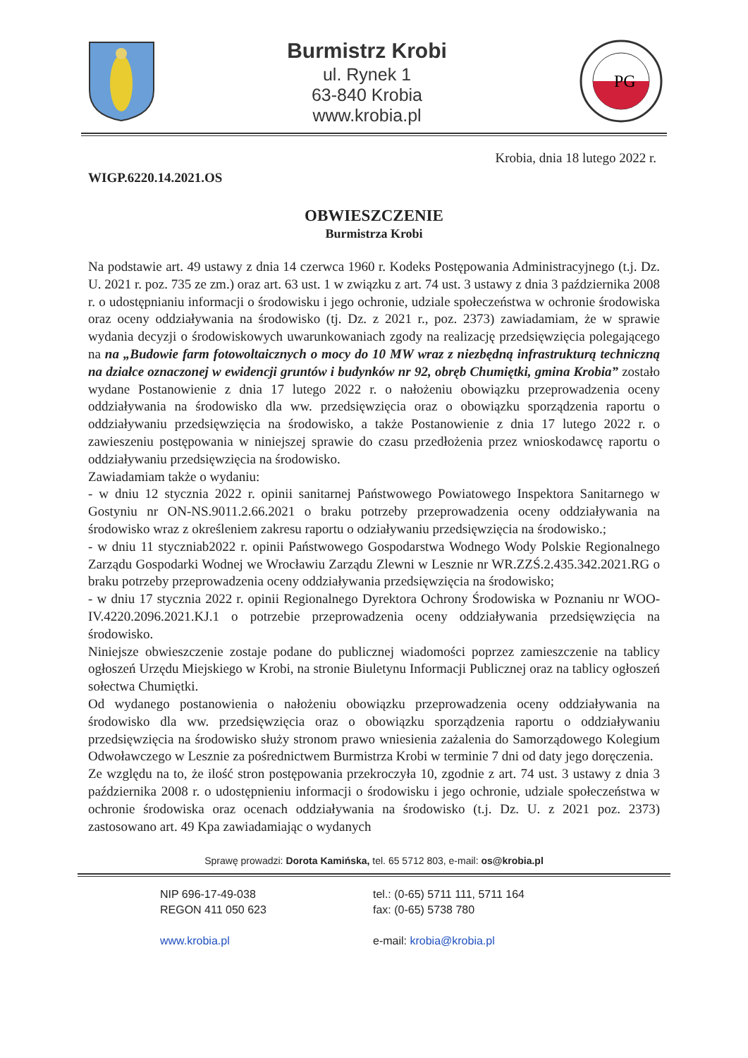Burmistrz Krobi
ul. Rynek 1
63-840 Krobia
www.krobia.pl
PG
Krobia, dnia 18 lutego 2022 r.
WIGP.6220.14.2021.OS
OBWIESZCZENIE
Burmistrza Krobi
Na podstawie art. 49 ustawy z dnia 14 czerwca 1960 r. Kodeks Postępowania Administracyjnego (t.j. Dz. U. 2021 r. poz. 735 ze zm.) oraz art. 63 ust. 1 w związku z art. 74 ust. 3 ustawy z dnia 3 października 2008 r. o udostępnianiu informacji o środowisku i jego ochronie, udziale społeczeństwa w ochronie środowiska oraz oceny oddziaływania na środowisko (tj. Dz. z 2021 r., poz. 2373) zawiadamiam, że w sprawie wydania decyzji o środowiskowych uwarunkowaniach zgody na realizację przedsięwzięcia polegającego na na „Budowie farm fotowoltaicznych o mocy do 10 MW wraz z niezbędną infrastrukturą techniczną na działce oznaczonej w ewidencji gruntów i budynków nr 92, obręb Chumiętki, gmina Krobia” zostało wydane Postanowienie z dnia 17 lutego 2022 r. o nałożeniu obowiązku przeprowadzenia oceny oddziaływania na środowisko dla ww. przedsięwzięcia oraz o obowiązku sporządzenia raportu o oddziaływaniu przedsięwzięcia na środowisko, a także Postanowienie z dnia 17 lutego 2022 r. o zawieszeniu postępowania w niniejszej sprawie do czasu przedłożenia przez wnioskodawcę raportu o oddziaływaniu przedsięwzięcia na środowisko.
Zawiadamiam także o wydaniu:
- w dniu 12 stycznia 2022 r. opinii sanitarnej Państwowego Powiatowego Inspektora Sanitarnego w Gostyniu nr ON-NS.9011.2.66.2021 o braku potrzeby przeprowadzenia oceny oddziaływania na środowisko wraz z określeniem zakresu raportu o odziaływaniu przedsięwzięcia na środowisko.;
- w dniu 11 styczniab2022 r. opinii Państwowego Gospodarstwa Wodnego Wody Polskie Regionalnego Zarządu Gospodarki Wodnej we Wrocławiu Zarządu Zlewni w Lesznie nr WR.ZZŚ.2.435.342.2021.RG o braku potrzeby przeprowadzenia oceny oddziaływania przedsięwzięcia na środowisko;
- w dniu 17 stycznia 2022 r. opinii Regionalnego Dyrektora Ochrony Środowiska w Poznaniu nr WOO-IV.4220.2096.2021.KJ.1 o potrzebie przeprowadzenia oceny oddziaływania przedsięwzięcia na środowisko.
Niniejsze obwieszczenie zostaje podane do publicznej wiadomości poprzez zamieszczenie na tablicy ogłoszeń Urzędu Miejskiego w Krobi, na stronie Biuletynu Informacji Publicznej oraz na tablicy ogłoszeń sołectwa Chumiętki.
Od wydanego postanowienia o nałożeniu obowiązku przeprowadzenia oceny oddziaływania na środowisko dla ww. przedsięwzięcia oraz o obowiązku sporządzenia raportu o oddziaływaniu przedsięwzięcia na środowisko służy stronom prawo wniesienia zażalenia do Samorządowego Kolegium Odwoławczego w Lesznie za pośrednictwem Burmistrza Krobi w terminie 7 dni od daty jego doręczenia.
Ze względu na to, że ilość stron postępowania przekroczyła 10, zgodnie z art. 74 ust. 3 ustawy z dnia 3 października 2008 r. o udostępnieniu informacji o środowisku i jego ochronie, udziale społeczeństwa w ochronie środowiska oraz ocenach oddziaływania na środowisko (t.j. Dz. U. z 2021 poz. 2373) zastosowano art. 49 Kpa zawiadamiając o wydanych
Sprawę prowadzi: Dorota Kamińska, tel. 65 5712 803, e-mail: os@krobia.pl
NIP 696-17-49-038
REGON 411 050 623
www.krobia.pl
tel.: (0-65) 5711 111, 5711 164
fax: (0-65) 5738 780
e-mail: krobia@krobia.pl